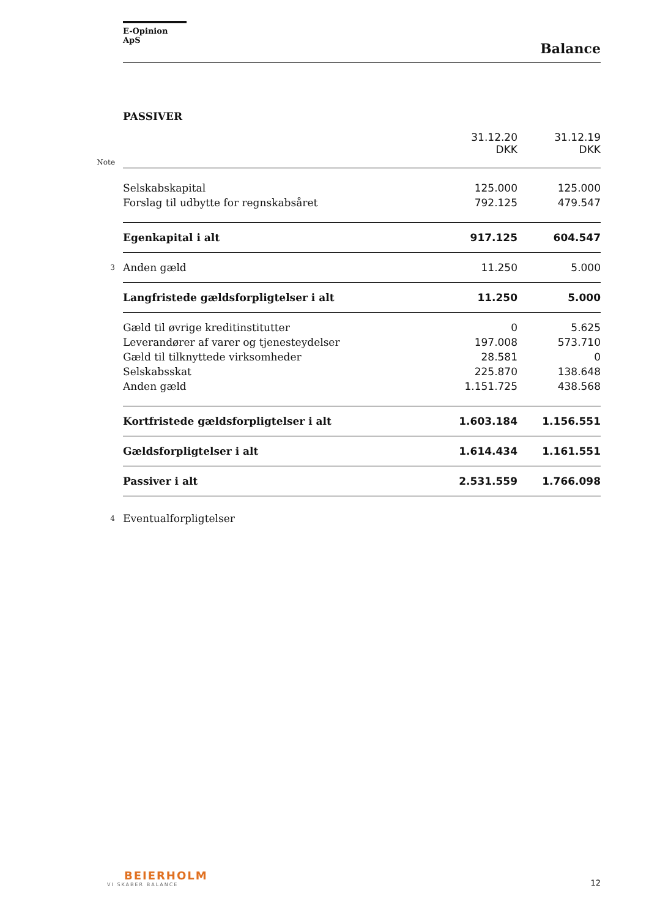E-Opinion ApS
Balance
PASSIVER
| | | 31.12.20 DKK | 31.12.19 DKK |
| Note | | | |
| | Selskabskapital | 125.000 | 125.000 |
| | Forslag til udbytte for regnskabsåret | 792.125 | 479.547 |
| | Egenkapital i alt | 917.125 | 604.547 |
| 3 | Anden gæld | 11.250 | 5.000 |
| | Langfristede gældsforpligtelser i alt | 11.250 | 5.000 |
| | Gæld til øvrige kreditinstitutter | 0 | 5.625 |
| | Leverandører af varer og tjenesteydelser | 197.008 | 573.710 |
| | Gæld til tilknyttede virksomheder | 28.581 | 0 |
| | Selskabsskat | 225.870 | 138.648 |
| | Anden gæld | 1.151.725 | 438.568 |
| | Kortfristede gældsforpligtelser i alt | 1.603.184 | 1.156.551 |
| | Gældsforpligtelser i alt | 1.614.434 | 1.161.551 |
| | Passiver i alt | 2.531.559 | 1.766.098 |
| 4 | Eventualforpligtelser | | |
BEIERHOLM
VI SKABER BALANCE
12